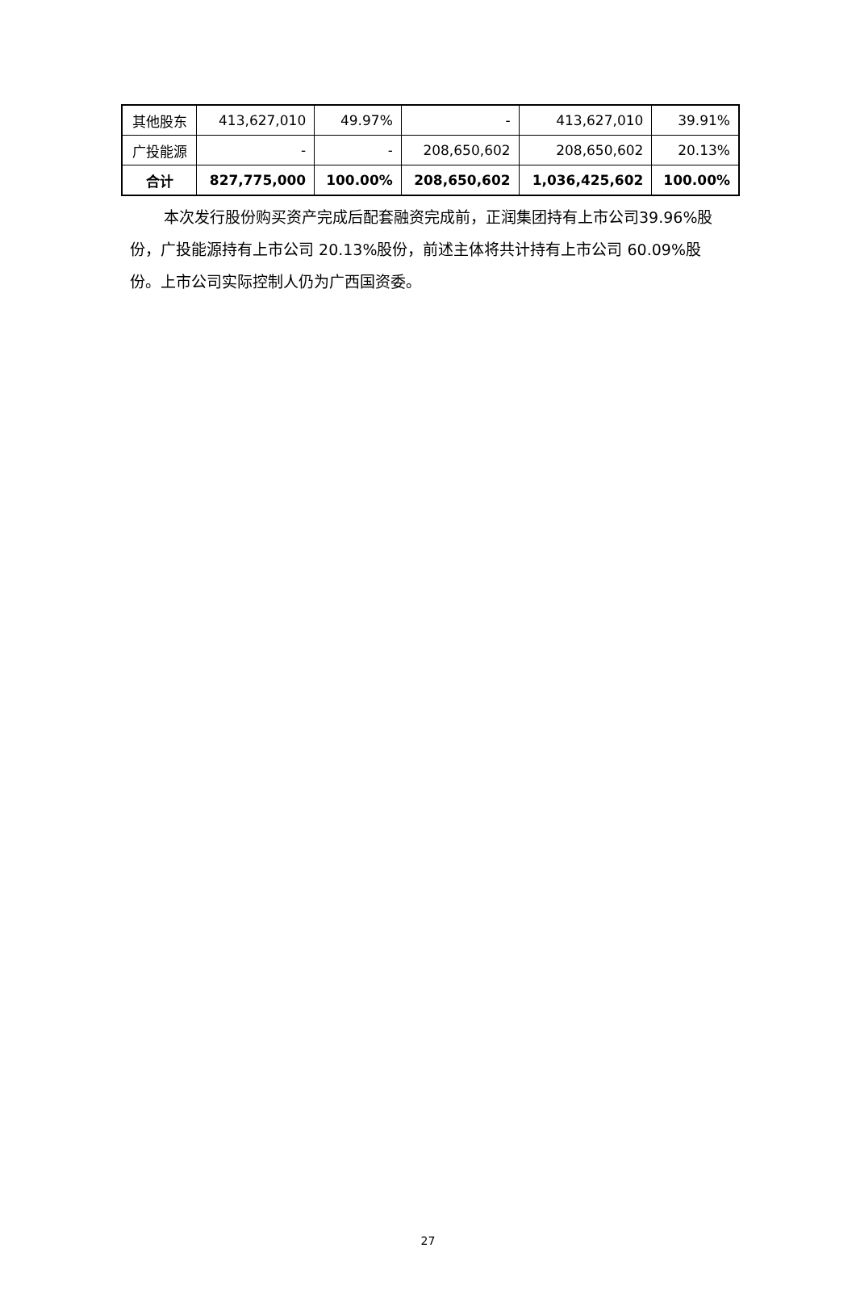| 其他股东 | 413,627,010 | 49.97% | - | 413,627,010 | 39.91% |
| 广投能源 | - | - | 208,650,602 | 208,650,602 | 20.13% |
| 合计 | 827,775,000 | 100.00% | 208,650,602 | 1,036,425,602 | 100.00% |
本次发行股份购买资产完成后配套融资完成前，正润集团持有上市公司39.96%股份，广投能源持有上市公司 20.13%股份，前述主体将共计持有上市公司 60.09%股份。上市公司实际控制人仍为广西国资委。
27